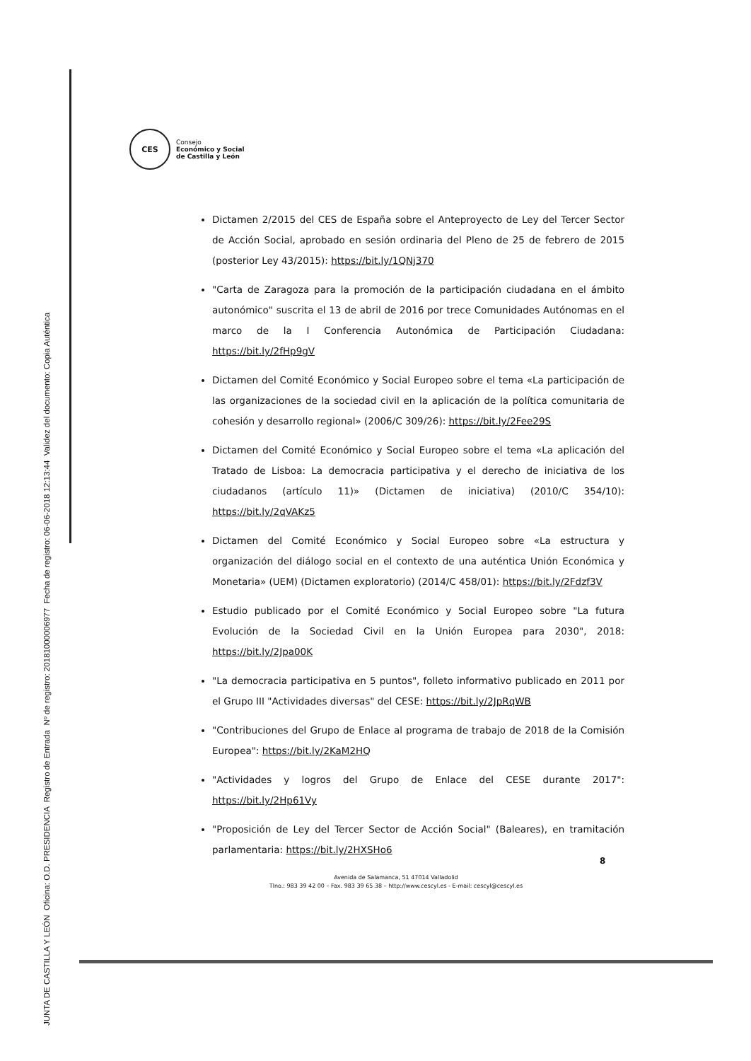CES
Consejo
Económico y Social
de Castilla y León
Dictamen 2/2015 del CES de España sobre el Anteproyecto de Ley del Tercer Sector de Acción Social, aprobado en sesión ordinaria del Pleno de 25 de febrero de 2015 (posterior Ley 43/2015): https://bit.ly/1QNj370
"Carta de Zaragoza para la promoción de la participación ciudadana en el ámbito autonómico" suscrita el 13 de abril de 2016 por trece Comunidades Autónomas en el marco de la I Conferencia Autonómica de Participación Ciudadana: https://bit.ly/2fHp9gV
Dictamen del Comité Económico y Social Europeo sobre el tema «La participación de las organizaciones de la sociedad civil en la aplicación de la política comunitaria de cohesión y desarrollo regional» (2006/C 309/26): https://bit.ly/2Fee29S
Dictamen del Comité Económico y Social Europeo sobre el tema «La aplicación del Tratado de Lisboa: La democracia participativa y el derecho de iniciativa de los ciudadanos (artículo 11)» (Dictamen de iniciativa) (2010/C 354/10): https://bit.ly/2qVAKz5
Dictamen del Comité Económico y Social Europeo sobre «La estructura y organización del diálogo social en el contexto de una auténtica Unión Económica y Monetaria» (UEM) (Dictamen exploratorio) (2014/C 458/01): https://bit.ly/2Fdzf3V
Estudio publicado por el Comité Económico y Social Europeo sobre "La futura Evolución de la Sociedad Civil en la Unión Europea para 2030", 2018: https://bit.ly/2Jpa00K
"La democracia participativa en 5 puntos", folleto informativo publicado en 2011 por el Grupo III "Actividades diversas" del CESE: https://bit.ly/2JpRqWB
"Contribuciones del Grupo de Enlace al programa de trabajo de 2018 de la Comisión Europea": https://bit.ly/2KaM2HQ
"Actividades y logros del Grupo de Enlace del CESE durante 2017": https://bit.ly/2Hp61Vy
"Proposición de Ley del Tercer Sector de Acción Social" (Baleares), en tramitación parlamentaria: https://bit.ly/2HXSHo6
8
Avenida de Salamanca, 51 47014 Valladolid
Tlno.: 983 39 42 00 – Fax. 983 39 65 38 – http://www.cescyl.es - E-mail: cescyl@cescyl.es
JUNTA DE CASTILLA Y LEÓN Oficina: O.D. PRESIDENCIA Registro de Entrada Nº de registro: 20181000006977 Fecha de registro: 06-06-2018 12:13:44 Validez del documento: Copia Auténtica